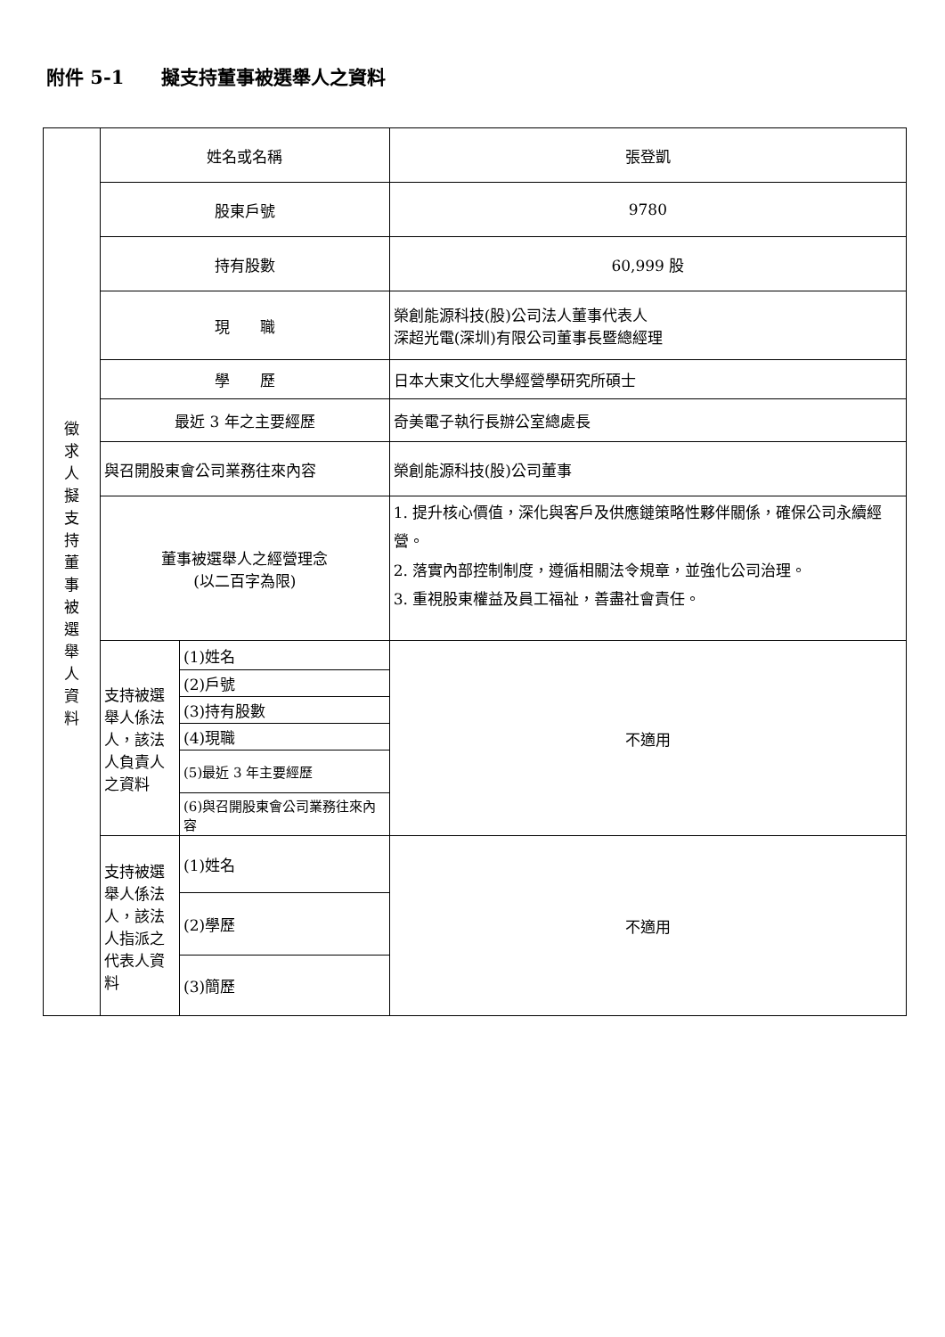附件 5-1　　擬支持董事被選舉人之資料
| 徵 求 人 擬 支 持 董 事 被 選 舉 人 資 料 | 姓名或名稱 | | 張登凱 |
| | 股東戶號 | | 9780 |
| | 持有股數 | | 60,999 股 |
| | 現 職 | | 榮創能源科技(股)公司法人董事代表人 深超光電(深圳)有限公司董事長暨總經理 |
| | 學 歷 | | 日本大東文化大學經營學研究所碩士 |
| | 最近 3 年之主要經歷 | | 奇美電子執行長辦公室總處長 |
| | 與召開股東會公司業務往來內容 | | 榮創能源科技(股)公司董事 |
| | 董事被選舉人之經營理念 (以二百字為限) | | 1. 提升核心價值，深化與客戶及供應鏈策略性夥伴關係，確保公司永續經營。 2. 落實內部控制制度，遵循相關法令規章，並強化公司治理。 3. 重視股東權益及員工福祉，善盡社會責任。 |
| | 支持被選舉人係法人，該法人負責人之資料 | (1)姓名 | 不適用 |
| | | (2)戶號 | |
| | | (3)持有股數 | |
| | | (4)現職 | |
| | | (5)最近 3 年主要經歷 | |
| | | (6)與召開股東會公司業務往來內容 | |
| | 支持被選舉人係法人，該法人指派之代表人資料 | (1)姓名 | 不適用 |
| | | (2)學歷 | |
| | | (3)簡歷 | |